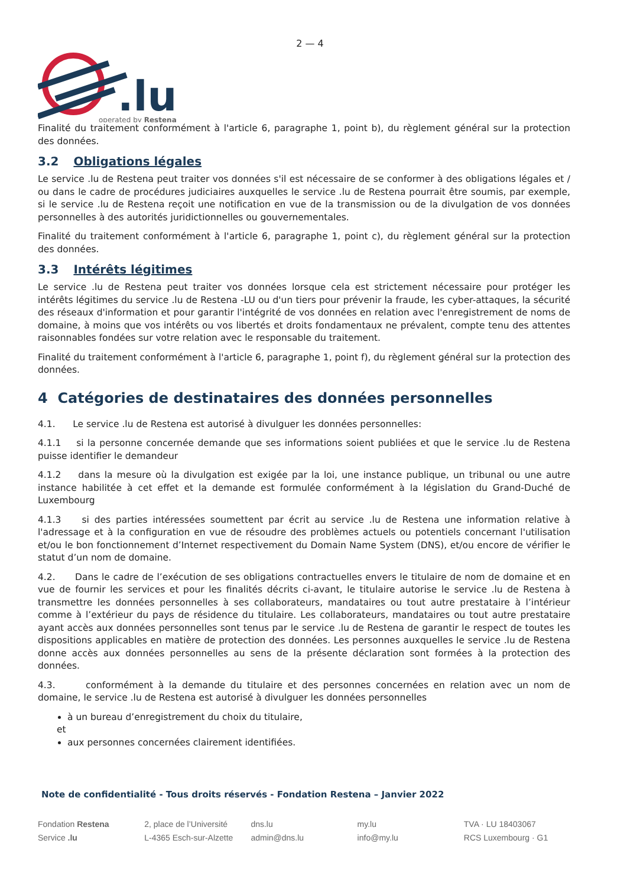2 — 4
.lu
operated by Restena
Finalité du traitement conformément à l'article 6, paragraphe 1, point b), du règlement général sur la protection des données.
3.2 Obligations légales
Le service .lu de Restena peut traiter vos données s'il est nécessaire de se conformer à des obligations légales et / ou dans le cadre de procédures judiciaires auxquelles le service .lu de Restena pourrait être soumis, par exemple, si le service .lu de Restena reçoit une notification en vue de la transmission ou de la divulgation de vos données personnelles à des autorités juridictionnelles ou gouvernementales.
Finalité du traitement conformément à l'article 6, paragraphe 1, point c), du règlement général sur la protection des données.
3.3 Intérêts légitimes
Le service .lu de Restena peut traiter vos données lorsque cela est strictement nécessaire pour protéger les intérêts légitimes du service .lu de Restena -LU ou d'un tiers pour prévenir la fraude, les cyber-attaques, la sécurité des réseaux d'information et pour garantir l'intégrité de vos données en relation avec l'enregistrement de noms de domaine, à moins que vos intérêts ou vos libertés et droits fondamentaux ne prévalent, compte tenu des attentes raisonnables fondées sur votre relation avec le responsable du traitement.
Finalité du traitement conformément à l'article 6, paragraphe 1, point f), du règlement général sur la protection des données.
4 Catégories de destinataires des données personnelles
4.1. Le service .lu de Restena est autorisé à divulguer les données personnelles:
4.1.1 si la personne concernée demande que ses informations soient publiées et que le service .lu de Restena puisse identifier le demandeur
4.1.2 dans la mesure où la divulgation est exigée par la loi, une instance publique, un tribunal ou une autre instance habilitée à cet effet et la demande est formulée conformément à la législation du Grand-Duché de Luxembourg
4.1.3 si des parties intéressées soumettent par écrit au service .lu de Restena une information relative à l'adressage et à la configuration en vue de résoudre des problèmes actuels ou potentiels concernant l'utilisation et/ou le bon fonctionnement d’Internet respectivement du Domain Name System (DNS), et/ou encore de vérifier le statut d’un nom de domaine.
4.2. Dans le cadre de l’exécution de ses obligations contractuelles envers le titulaire de nom de domaine et en vue de fournir les services et pour les finalités décrits ci-avant, le titulaire autorise le service .lu de Restena à transmettre les données personnelles à ses collaborateurs, mandataires ou tout autre prestataire à l’intérieur comme à l’extérieur du pays de résidence du titulaire. Les collaborateurs, mandataires ou tout autre prestataire ayant accès aux données personnelles sont tenus par le service .lu de Restena de garantir le respect de toutes les dispositions applicables en matière de protection des données. Les personnes auxquelles le service .lu de Restena donne accès aux données personnelles au sens de la présente déclaration sont formées à la protection des données.
4.3. conformément à la demande du titulaire et des personnes concernées en relation avec un nom de domaine, le service .lu de Restena est autorisé à divulguer les données personnelles
à un bureau d’enregistrement du choix du titulaire,
et
aux personnes concernées clairement identifiées.
Note de confidentialité - Tous droits réservés - Fondation Restena – Janvier 2022
Fondation Restena
Service .lu
2, place de l’Université
L-4365 Esch-sur-Alzette
dns.lu
admin@dns.lu
my.lu
info@my.lu
TVA · LU 18403067
RCS Luxembourg · G1